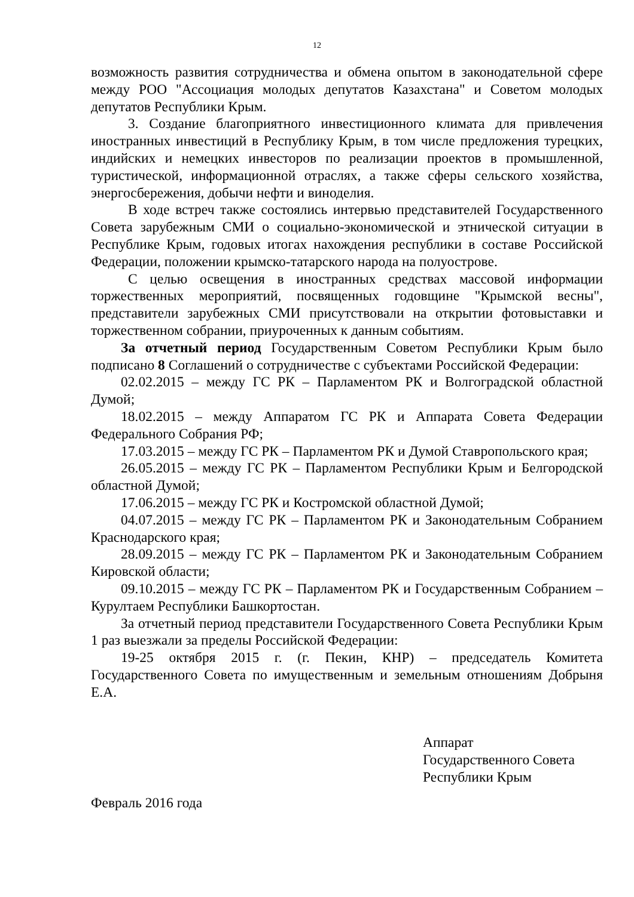12
возможность развития сотрудничества и обмена опытом в законодательной сфере между РОО "Ассоциация молодых депутатов Казахстана" и Советом молодых депутатов Республики Крым.
3. Создание благоприятного инвестиционного климата для привлечения иностранных инвестиций в Республику Крым, в том числе предложения турецких, индийских и немецких инвесторов по реализации проектов в промышленной, туристической, информационной отраслях, а также сферы сельского хозяйства, энергосбережения, добычи нефти и виноделия.
В ходе встреч также состоялись интервью представителей Государственного Совета зарубежным СМИ о социально-экономической и этнической ситуации в Республике Крым, годовых итогах нахождения республики в составе Российской Федерации, положении крымско-татарского народа на полуострове.
С целью освещения в иностранных средствах массовой информации торжественных мероприятий, посвященных годовщине "Крымской весны", представители зарубежных СМИ присутствовали на открытии фотовыставки и торжественном собрании, приуроченных к данным событиям.
За отчетный период Государственным Советом Республики Крым было подписано 8 Соглашений о сотрудничестве с субъектами Российской Федерации:
02.02.2015 – между ГС РК – Парламентом РК и Волгоградской областной Думой;
18.02.2015 – между Аппаратом ГС РК и Аппарата Совета Федерации Федерального Собрания РФ;
17.03.2015 – между ГС РК – Парламентом РК и Думой Ставропольского края;
26.05.2015 – между ГС РК – Парламентом Республики Крым и Белгородской областной Думой;
17.06.2015 – между ГС РК и Костромской областной Думой;
04.07.2015 – между ГС РК – Парламентом РК и Законодательным Собранием Краснодарского края;
28.09.2015 – между ГС РК – Парламентом РК и Законодательным Собранием Кировской области;
09.10.2015 – между ГС РК – Парламентом РК и Государственным Собранием – Курултаем Республики Башкортостан.
За отчетный период представители Государственного Совета Республики Крым 1 раз выезжали за пределы Российской Федерации:
19-25 октября 2015 г. (г. Пекин, КНР) – председатель Комитета Государственного Совета по имущественным и земельным отношениям Добрыня Е.А.
Аппарат
Государственного Совета
Республики Крым
Февраль 2016 года